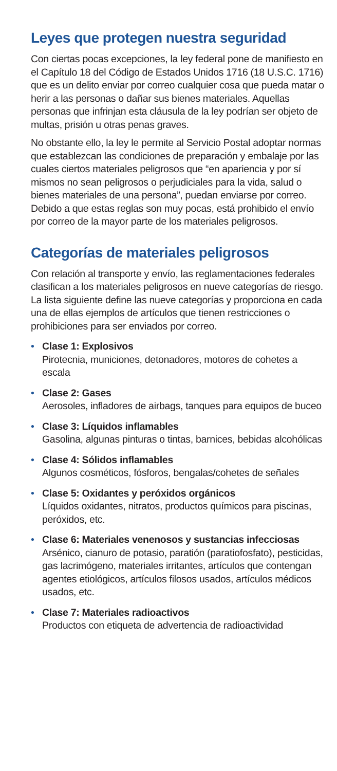Leyes que protegen nuestra seguridad
Con ciertas pocas excepciones, la ley federal pone de manifiesto en el Capítulo 18 del Código de Estados Unidos 1716 (18 U.S.C. 1716) que es un delito enviar por correo cualquier cosa que pueda matar o herir a las personas o dañar sus bienes materiales. Aquellas personas que infrinjan esta cláusula de la ley podrían ser objeto de multas, prisión u otras penas graves.
No obstante ello, la ley le permite al Servicio Postal adoptar normas que establezcan las condiciones de preparación y embalaje por las cuales ciertos materiales peligrosos que “en apariencia y por sí mismos no sean peligrosos o perjudiciales para la vida, salud o bienes materiales de una persona”, puedan enviarse por correo. Debido a que estas reglas son muy pocas, está prohibido el envío por correo de la mayor parte de los materiales peligrosos.
Categorías de materiales peligrosos
Con relación al transporte y envío, las reglamentaciones federales clasifican a los materiales peligrosos en nueve categorías de riesgo. La lista siguiente define las nueve categorías y proporciona en cada una de ellas ejemplos de artículos que tienen restricciones o prohibiciones para ser enviados por correo.
• Clase 1: Explosivos
Pirotecnia, municiones, detonadores, motores de cohetes a escala
• Clase 2: Gases
Aerosoles, infladores de airbags, tanques para equipos de buceo
• Clase 3: Líquidos inflamables
Gasolina, algunas pinturas o tintas, barnices, bebidas alcohólicas
• Clase 4: Sólidos inflamables
Algunos cosméticos, fósforos, bengalas/cohetes de señales
• Clase 5: Oxidantes y peróxidos orgánicos
Líquidos oxidantes, nitratos, productos químicos para piscinas, peróxidos, etc.
• Clase 6: Materiales venenosos y sustancias infecciosas
Arsénico, cianuro de potasio, paratión (paratiofosfato), pesticidas, gas lacrimógeno, materiales irritantes, artículos que contengan agentes etiológicos, artículos filosos usados, artículos médicos usados, etc.
• Clase 7: Materiales radioactivos
Productos con etiqueta de advertencia de radioactividad